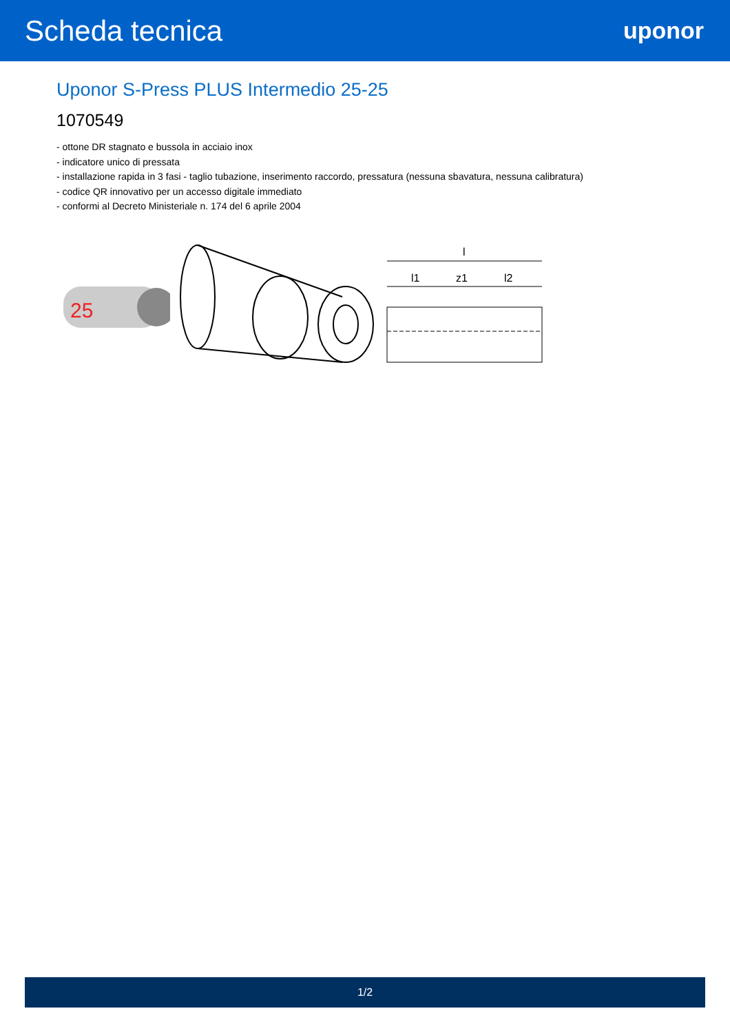Scheda tecnica
uponor
Uponor S-Press PLUS Intermedio 25-25
1070549
- ottone DR stagnato e bussola in acciaio inox
- indicatore unico di pressata
- installazione rapida in 3 fasi - taglio tubazione, inserimento raccordo, pressatura (nessuna sbavatura, nessuna calibratura)
- codice QR innovativo per un accesso digitale immediato
- conformi al Decreto Ministeriale n. 174 del 6 aprile 2004
25
l
l1
z1
l2
1/2